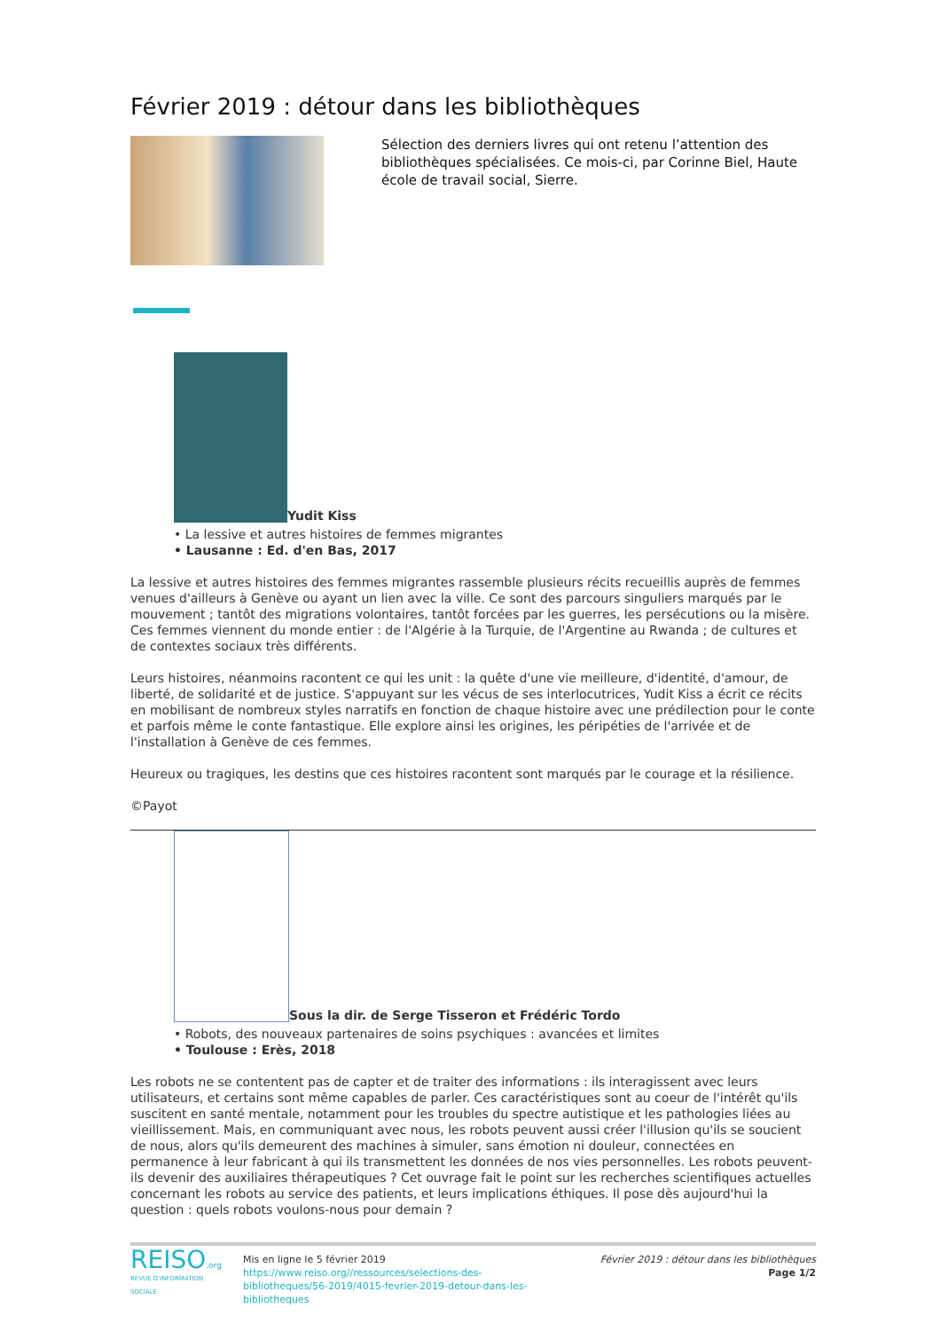Février 2019 : détour dans les bibliothèques
Sélection des derniers livres qui ont retenu l’attention des bibliothèques spécialisées. Ce mois-ci, par Corinne Biel, Haute école de travail social, Sierre.
Yudit Kiss
• La lessive et autres histoires de femmes migrantes
• Lausanne : Ed. d'en Bas, 2017
La lessive et autres histoires des femmes migrantes rassemble plusieurs récits recueillis auprès de femmes venues d'ailleurs à Genève ou ayant un lien avec la ville. Ce sont des parcours singuliers marqués par le mouvement ; tantôt des migrations volontaires, tantôt forcées par les guerres, les persécutions ou la misère. Ces femmes viennent du monde entier : de l'Algérie à la Turquie, de l'Argentine au Rwanda ; de cultures et de contextes sociaux très différents.
Leurs histoires, néanmoins racontent ce qui les unit : la quête d'une vie meilleure, d'identité, d'amour, de liberté, de solidarité et de justice. S'appuyant sur les vécus de ses interlocutrices, Yudit Kiss a écrit ce récits en mobilisant de nombreux styles narratifs en fonction de chaque histoire avec une prédilection pour le conte et parfois même le conte fantastique. Elle explore ainsi les origines, les péripéties de l'arrivée et de l'installation à Genève de ces femmes.
Heureux ou tragiques, les destins que ces histoires racontent sont marqués par le courage et la résilience.
©Payot
Sous la dir. de Serge Tisseron et Frédéric Tordo
• Robots, des nouveaux partenaires de soins psychiques : avancées et limites
• Toulouse : Erès, 2018
Les robots ne se contentent pas de capter et de traiter des informations : ils interagissent avec leurs utilisateurs, et certains sont même capables de parler. Ces caractéristiques sont au coeur de l'intérêt qu'ils suscitent en santé mentale, notamment pour les troubles du spectre autistique et les pathologies liées au vieillissement. Mais, en communiquant avec nous, les robots peuvent aussi créer l'illusion qu'ils se soucient de nous, alors qu'ils demeurent des machines à simuler, sans émotion ni douleur, connectées en permanence à leur fabricant à qui ils transmettent les données de nos vies personnelles. Les robots peuvent-ils devenir des auxiliaires thérapeutiques ? Cet ouvrage fait le point sur les recherches scientifiques actuelles concernant les robots au service des patients, et leurs implications éthiques. Il pose dès aujourd'hui la question : quels robots voulons-nous pour demain ?
REISO.org
REVUE D'INFORMATION SOCIALE
Mis en ligne le 5 février 2019
https://www.reiso.org//ressources/selections-des-bibliotheques/56-2019/4015-fevrier-2019-detour-dans-les-bibliotheques
Février 2019 : détour dans les bibliothèques
Page 1/2